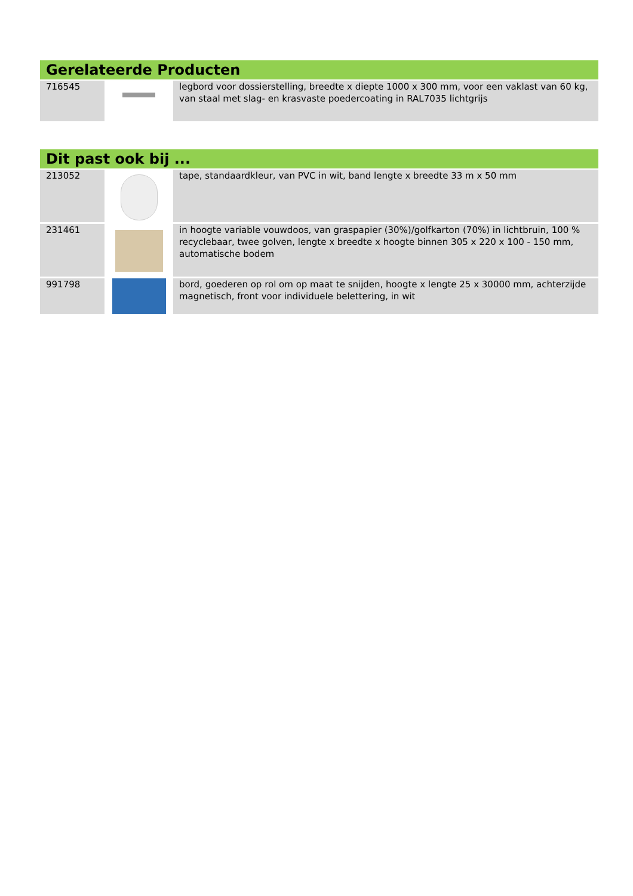Gerelateerde Producten
| 716545 | | legbord voor dossierstelling, breedte x diepte 1000 x 300 mm, voor een vaklast van 60 kg, van staal met slag- en krasvaste poedercoating in RAL7035 lichtgrijs |
Dit past ook bij ...
| 213052 | | tape, standaardkleur, van PVC in wit, band lengte x breedte 33 m x 50 mm |
| 231461 | | in hoogte variable vouwdoos, van graspapier (30%)/golfkarton (70%) in lichtbruin, 100 % recyclebaar, twee golven, lengte x breedte x hoogte binnen 305 x 220 x 100 - 150 mm, automatische bodem |
| 991798 | | bord, goederen op rol om op maat te snijden, hoogte x lengte 25 x 30000 mm, achterzijde magnetisch, front voor individuele belettering, in wit |